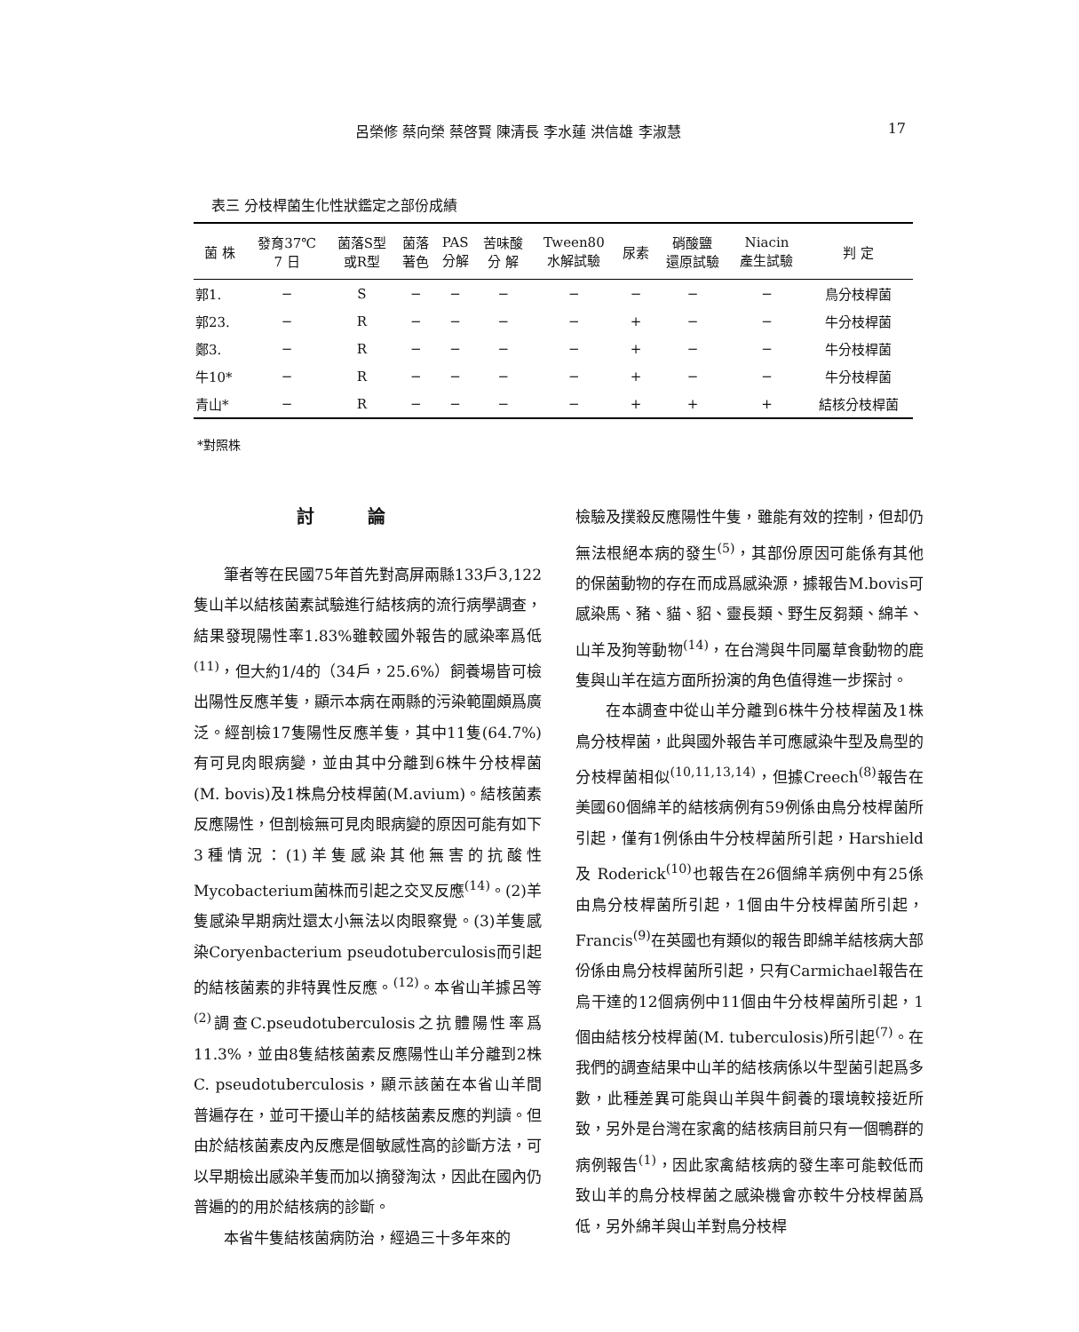呂榮修 蔡向榮 蔡啓賢 陳清長 李水蓮 洪信雄 李淑慧 17
表三 分枝桿菌生化性狀鑑定之部份成績
| 菌 株 | 發育37℃ 7 日 | 菌落S型 或R型 | 菌落 著色 | PAS 分解 | 苦味酸 分 解 | Tween80 水解試驗 | 尿素 | 硝酸鹽 還原試驗 | Niacin 產生試驗 | 判 定 |
| --- | --- | --- | --- | --- | --- | --- | --- | --- | --- | --- |
| 郭1. | − | S | − | − | − | − | − | − | − | 鳥分枝桿菌 |
| 郭23. | − | R | − | − | − | − | + | − | − | 牛分枝桿菌 |
| 鄭3. | − | R | − | − | − | − | + | − | − | 牛分枝桿菌 |
| 牛10* | − | R | − | − | − | − | + | − | − | 牛分枝桿菌 |
| 青山* | − | R | − | − | − | − | + | + | + | 結核分枝桿菌 |
*對照株
討論
筆者等在民國75年首先對高屏兩縣133戶3,122隻山羊以結核菌素試驗進行結核病的流行病學調查，結果發現陽性率1.83%雖較國外報告的感染率爲低<sup>(11)</sup>，但大約1/4的（34戶，25.6%）飼養場皆可檢出陽性反應羊隻，顯示本病在兩縣的污染範圍頗爲廣泛。經剖檢17隻陽性反應羊隻，其中11隻(64.7%)有可見肉眼病變，並由其中分離到6株牛分枝桿菌(M. bovis)及1株鳥分枝桿菌(M.avium)。結核菌素反應陽性，但剖檢無可見肉眼病變的原因可能有如下3種情況：(1)羊隻感染其他無害的抗酸性Mycobacterium菌株而引起之交叉反應<sup>(14)</sup>。(2)羊隻感染早期病灶還太小無法以肉眼察覺。(3)羊隻感染Coryenbacterium pseudotuberculosis而引起的結核菌素的非特異性反應。<sup>(12)</sup>。本省山羊據呂等<sup>(2)</sup>調查C.pseudotuberculosis之抗體陽性率爲11.3%，並由8隻結核菌素反應陽性山羊分離到2株C. pseudotuberculosis，顯示該菌在本省山羊間普遍存在，並可干擾山羊的結核菌素反應的判讀。但由於結核菌素皮內反應是個敏感性高的診斷方法，可以早期檢出感染羊隻而加以摘發淘汰，因此在國內仍普遍的的用於結核病的診斷。
本省牛隻結核菌病防治，經過三十多年來的
檢驗及撲殺反應陽性牛隻，雖能有效的控制，但却仍無法根絕本病的發生<sup>(5)</sup>，其部份原因可能係有其他的保菌動物的存在而成爲感染源，據報告M.bovis可感染馬、豬、貓、貂、靈長類、野生反芻類、綿羊、山羊及狗等動物<sup>(14)</sup>，在台灣與牛同屬草食動物的鹿隻與山羊在這方面所扮演的角色值得進一步探討。
在本調查中從山羊分離到6株牛分枝桿菌及1株鳥分枝桿菌，此與國外報告羊可應感染牛型及鳥型的分枝桿菌相似<sup>(10,11,13,14)</sup>，但據Creech<sup>(8)</sup>報告在美國60個綿羊的結核病例有59例係由鳥分枝桿菌所引起，僅有1例係由牛分枝桿菌所引起，Harshield 及 Roderick<sup>(10)</sup>也報告在26個綿羊病例中有25係由鳥分枝桿菌所引起，1個由牛分枝桿菌所引起，Francis<sup>(9)</sup>在英國也有類似的報告即綿羊結核病大部份係由鳥分枝桿菌所引起，只有Carmichael報告在烏干達的12個病例中11個由牛分枝桿菌所引起，1個由結核分枝桿菌(M. tuberculosis)所引起<sup>(7)</sup>。在我們的調查結果中山羊的結核病係以牛型菌引起爲多數，此種差異可能與山羊與牛飼養的環境較接近所致，另外是台灣在家禽的結核病目前只有一個鴨群的病例報告<sup>(1)</sup>，因此家禽結核病的發生率可能較低而致山羊的鳥分枝桿菌之感染機會亦較牛分枝桿菌爲低，另外綿羊與山羊對鳥分枝桿